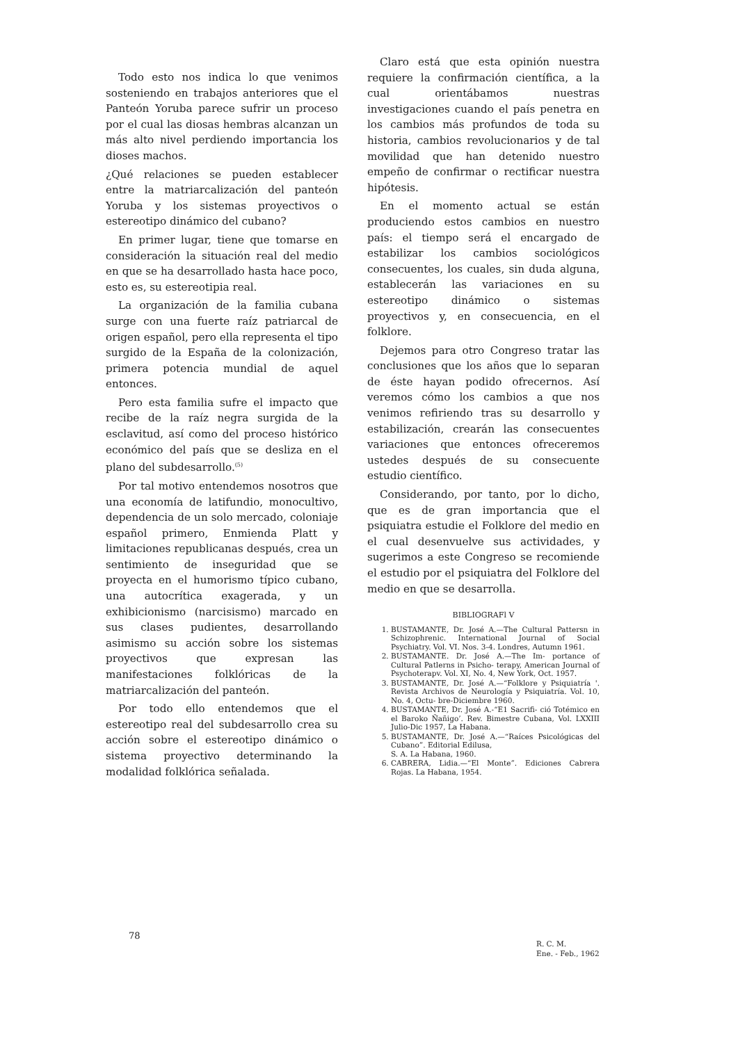Todo esto nos indica lo que venimos sosteniendo en trabajos anteriores que el Panteón Yoruba parece sufrir un proceso por el cual las diosas hembras alcanzan un más alto nivel perdiendo importancia los dioses machos.
¿Qué relaciones se pueden establecer entre la matriarcalización del panteón Yoruba y los sistemas proyectivos o estereotipo dinámico del cubano?
En primer lugar, tiene que tomarse en consideración la situación real del medio en que se ha desarrollado hasta hace poco, esto es, su estereotipia real.
La organización de la familia cubana surge con una fuerte raíz patriarcal de origen español, pero ella representa el tipo surgido de la España de la colonización, primera potencia mundial de aquel entonces.
Pero esta familia sufre el impacto que recibe de la raíz negra surgida de la esclavitud, así como del proceso histórico económico del país que se desliza en el plano del subdesarrollo.<sup>(5)</sup>
Por tal motivo entendemos nosotros que una economía de latifundio, monocultivo, dependencia de un solo mercado, coloniaje español primero, Enmienda Platt y limitaciones republicanas después, crea un sentimiento de inseguridad que se proyecta en el humorismo típico cubano, una autocrítica exagerada, y un exhibicionismo (narcisismo) marcado en sus clases pudientes, desarrollando asimismo su acción sobre los sistemas proyectivos que expresan las manifestaciones folklóricas de la matriarcalización del panteón.
Por todo ello entendemos que el estereotipo real del subdesarrollo crea su acción sobre el estereotipo dinámico o sistema proyectivo determinando la modalidad folklórica señalada.
Claro está que esta opinión nuestra requiere la confirmación científica, a la cual orientábamos nuestras investigaciones cuando el país penetra en los cambios más profundos de toda su historia, cambios revolucionarios y de tal movilidad que han detenido nuestro empeño de confirmar o rectificar nuestra hipótesis.
En el momento actual se están produciendo estos cambios en nuestro país: el tiempo será el encargado de estabilizar los cambios sociológicos consecuentes, los cuales, sin duda alguna, establecerán las variaciones en su estereotipo dinámico o sistemas proyectivos y, en consecuencia, en el folklore.
Dejemos para otro Congreso tratar las conclusiones que los años que lo separan de éste hayan podido ofrecernos. Así veremos cómo los cambios a que nos venimos refiriendo tras su desarrollo y estabilización, crearán las consecuentes variaciones que entonces ofreceremos ustedes después de su consecuente estudio científico.
Considerando, por tanto, por lo dicho, que es de gran importancia que el psiquiatra estudie el Folklore del medio en el cual desenvuelve sus actividades, y sugerimos a este Congreso se recomiende el estudio por el psiquiatra del Folklore del medio en que se desarrolla.
BIBLIOGRAFl V
1. BUSTAMANTE, Dr. José A.—The Cultural Pattersn in Schizophrenic. International Journal of Social Psychiatry. Vol. VI. Nos. 3-4. Londres, Autumn 1961.
2. BUSTAMANTE. Dr. José A.—The Im- portance of Cultural Patlerns in Psicho- terapy, American Journal of Psychoterapv. Vol. XI, No. 4, New York, Oct. 1957.
3. BUSTAMANTE, Dr. José A.—“Folklore y Psiquiatría '. Revista Archivos de Neurología y Psiquiatría. Vol. 10, No. 4, Octu- bre-Diciembre 1960.
4. BUSTAMANTE, Dr. José A.-“E1 Sacrifi- ció Totémico en el Baroko Ñañigo’. Rev. Bimestre Cubana, Vol. LXXIII Julio-Dic 1957, La Habana.
5. BUSTAMANTE, Dr. José A.—“Raíces Psicológicas del Cubano”. Editorial Edilusa,
S. A. La Habana, 1960.
6. CABRERA, Lidia.—“El Monte”. Ediciones Cabrera Rojas. La Habana, 1954.
78
R. C. M.
Ene. - Feb., 1962